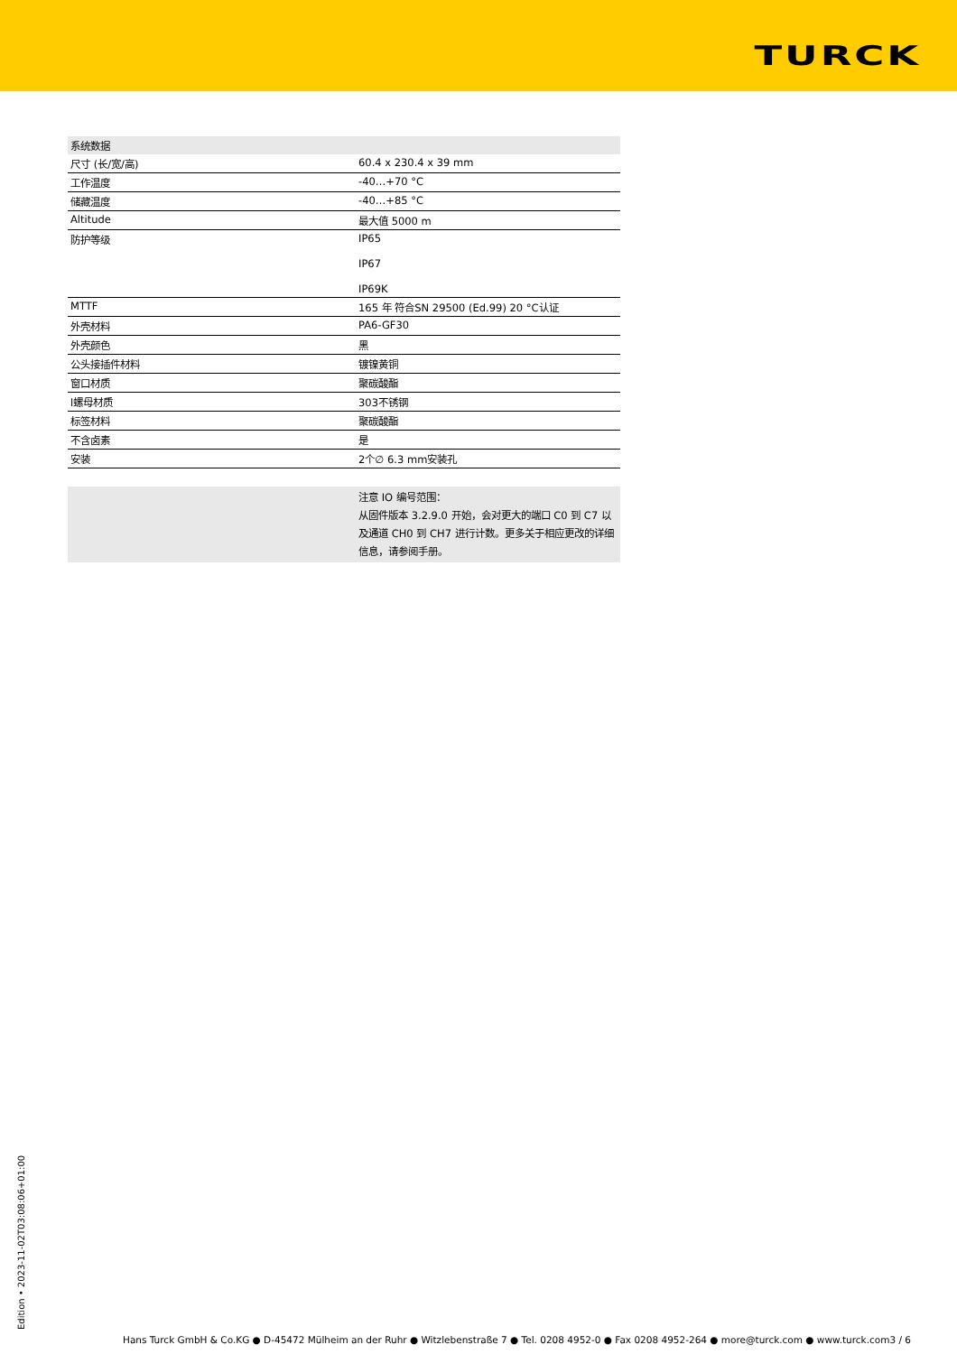TURCK
| 系统数据 | |
| 尺寸 (长/宽/高) | 60.4 x 230.4 x 39 mm |
| 工作温度 | -40…+70 °C |
| 储藏温度 | -40…+85 °C |
| Altitude | 最大值 5000 m |
| 防护等级 | IP65 IP67 IP69K |
| MTTF | 165 年 符合SN 29500 (Ed.99) 20 °C认证 |
| 外壳材料 | PA6-GF30 |
| 外壳颜色 | 黑 |
| 公头接插件材料 | 镀镍黄铜 |
| 窗口材质 | 聚碳酸酯 |
| l螺母材质 | 303不锈钢 |
| 标签材料 | 聚碳酸酯 |
| 不含卤素 | 是 |
| 安装 | 2个∅ 6.3 mm安装孔 |
| | 注意 IO 编号范围： 从固件版本 3.2.9.0 开始，会对更大的端口 C0 到 C7 以及通道 CH0 到 CH7 进行计数。更多关于相应更改的详细信息，请参阅手册。 |
Edition • 2023-11-02T03:08:06+01:00
Hans Turck GmbH & Co.KG ● D-45472 Mülheim an der Ruhr ● Witzlebenstraße 7 ● Tel. 0208 4952-0 ● Fax 0208 4952-264 ● more@turck.com ● www.turck.com3 / 6